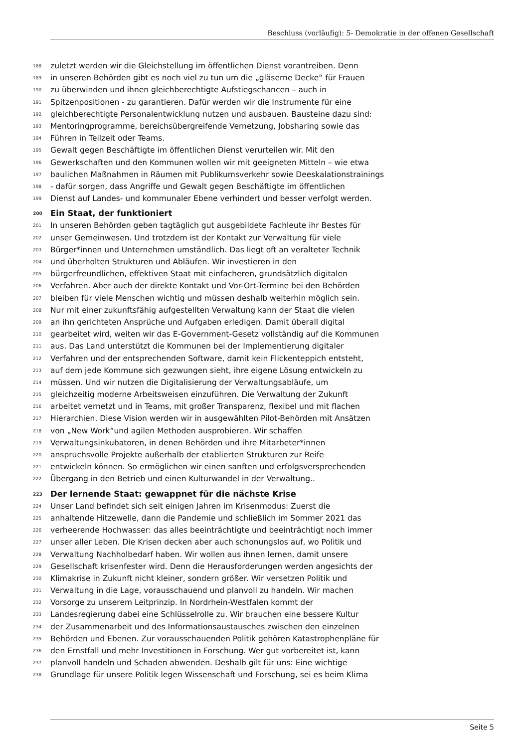Beschluss (vorläufig): 5- Demokratie in der offenen Gesellschaft
188 zuletzt werden wir die Gleichstellung im öffentlichen Dienst vorantreiben. Denn
189 in unseren Behörden gibt es noch viel zu tun um die „gläserne Decke“ für Frauen
190 zu überwinden und ihnen gleichberechtigte Aufstiegschancen – auch in
191 Spitzenpositionen - zu garantieren. Dafür werden wir die Instrumente für eine
192 gleichberechtigte Personalentwicklung nutzen und ausbauen. Bausteine dazu sind:
193 Mentoringprogramme, bereichsübergreifende Vernetzung, Jobsharing sowie das
194 Führen in Teilzeit oder Teams.
195 Gewalt gegen Beschäftigte im öffentlichen Dienst verurteilen wir. Mit den
196 Gewerkschaften und den Kommunen wollen wir mit geeigneten Mitteln – wie etwa
197 baulichen Maßnahmen in Räumen mit Publikumsverkehr sowie Deeskalationstrainings
198 - dafür sorgen, dass Angriffe und Gewalt gegen Beschäftigte im öffentlichen
199 Dienst auf Landes- und kommunaler Ebene verhindert und besser verfolgt werden.
200 Ein Staat, der funktioniert
201 In unseren Behörden geben tagtäglich gut ausgebildete Fachleute ihr Bestes für
202 unser Gemeinwesen. Und trotzdem ist der Kontakt zur Verwaltung für viele
203 Bürger*innen und Unternehmen umständlich. Das liegt oft an veralteter Technik
204 und überholten Strukturen und Abläufen. Wir investieren in den
205 bürgerfreundlichen, effektiven Staat mit einfacheren, grundsätzlich digitalen
206 Verfahren. Aber auch der direkte Kontakt und Vor-Ort-Termine bei den Behörden
207 bleiben für viele Menschen wichtig und müssen deshalb weiterhin möglich sein.
208 Nur mit einer zukunftsfähig aufgestellten Verwaltung kann der Staat die vielen
209 an ihn gerichteten Ansprüche und Aufgaben erledigen. Damit überall digital
210 gearbeitet wird, weiten wir das E-Government-Gesetz vollständig auf die Kommunen
211 aus. Das Land unterstützt die Kommunen bei der Implementierung digitaler
212 Verfahren und der entsprechenden Software, damit kein Flickenteppich entsteht,
213 auf dem jede Kommune sich gezwungen sieht, ihre eigene Lösung entwickeln zu
214 müssen. Und wir nutzen die Digitalisierung der Verwaltungsabläufe, um
215 gleichzeitig moderne Arbeitsweisen einzuführen. Die Verwaltung der Zukunft
216 arbeitet vernetzt und in Teams, mit großer Transparenz, flexibel und mit flachen
217 Hierarchien. Diese Vision werden wir in ausgewählten Pilot-Behörden mit Ansätzen
218 von „New Work“und agilen Methoden ausprobieren. Wir schaffen
219 Verwaltungsinkubatoren, in denen Behörden und ihre Mitarbeter*innen
220 anspruchsvolle Projekte außerhalb der etablierten Strukturen zur Reife
221 entwickeln können. So ermöglichen wir einen sanften und erfolgsversprechenden
222 Übergang in den Betrieb und einen Kulturwandel in der Verwaltung..
223 Der lernende Staat: gewappnet für die nächste Krise
224 Unser Land befindet sich seit einigen Jahren im Krisenmodus: Zuerst die
225 anhaltende Hitzewelle, dann die Pandemie und schließlich im Sommer 2021 das
226 verheerende Hochwasser: das alles beeinträchtigte und beeinträchtigt noch immer
227 unser aller Leben. Die Krisen decken aber auch schonungslos auf, wo Politik und
228 Verwaltung Nachholbedarf haben. Wir wollen aus ihnen lernen, damit unsere
229 Gesellschaft krisenfester wird. Denn die Herausforderungen werden angesichts der
230 Klimakrise in Zukunft nicht kleiner, sondern größer. Wir versetzen Politik und
231 Verwaltung in die Lage, vorausschauend und planvoll zu handeln. Wir machen
232 Vorsorge zu unserem Leitprinzip. In Nordrhein-Westfalen kommt der
233 Landesregierung dabei eine Schlüsselrolle zu. Wir brauchen eine bessere Kultur
234 der Zusammenarbeit und des Informationsaustausches zwischen den einzelnen
235 Behörden und Ebenen. Zur vorausschauenden Politik gehören Katastrophenpläne für
236 den Ernstfall und mehr Investitionen in Forschung. Wer gut vorbereitet ist, kann
237 planvoll handeln und Schaden abwenden. Deshalb gilt für uns: Eine wichtige
238 Grundlage für unsere Politik legen Wissenschaft und Forschung, sei es beim Klima
Seite 5